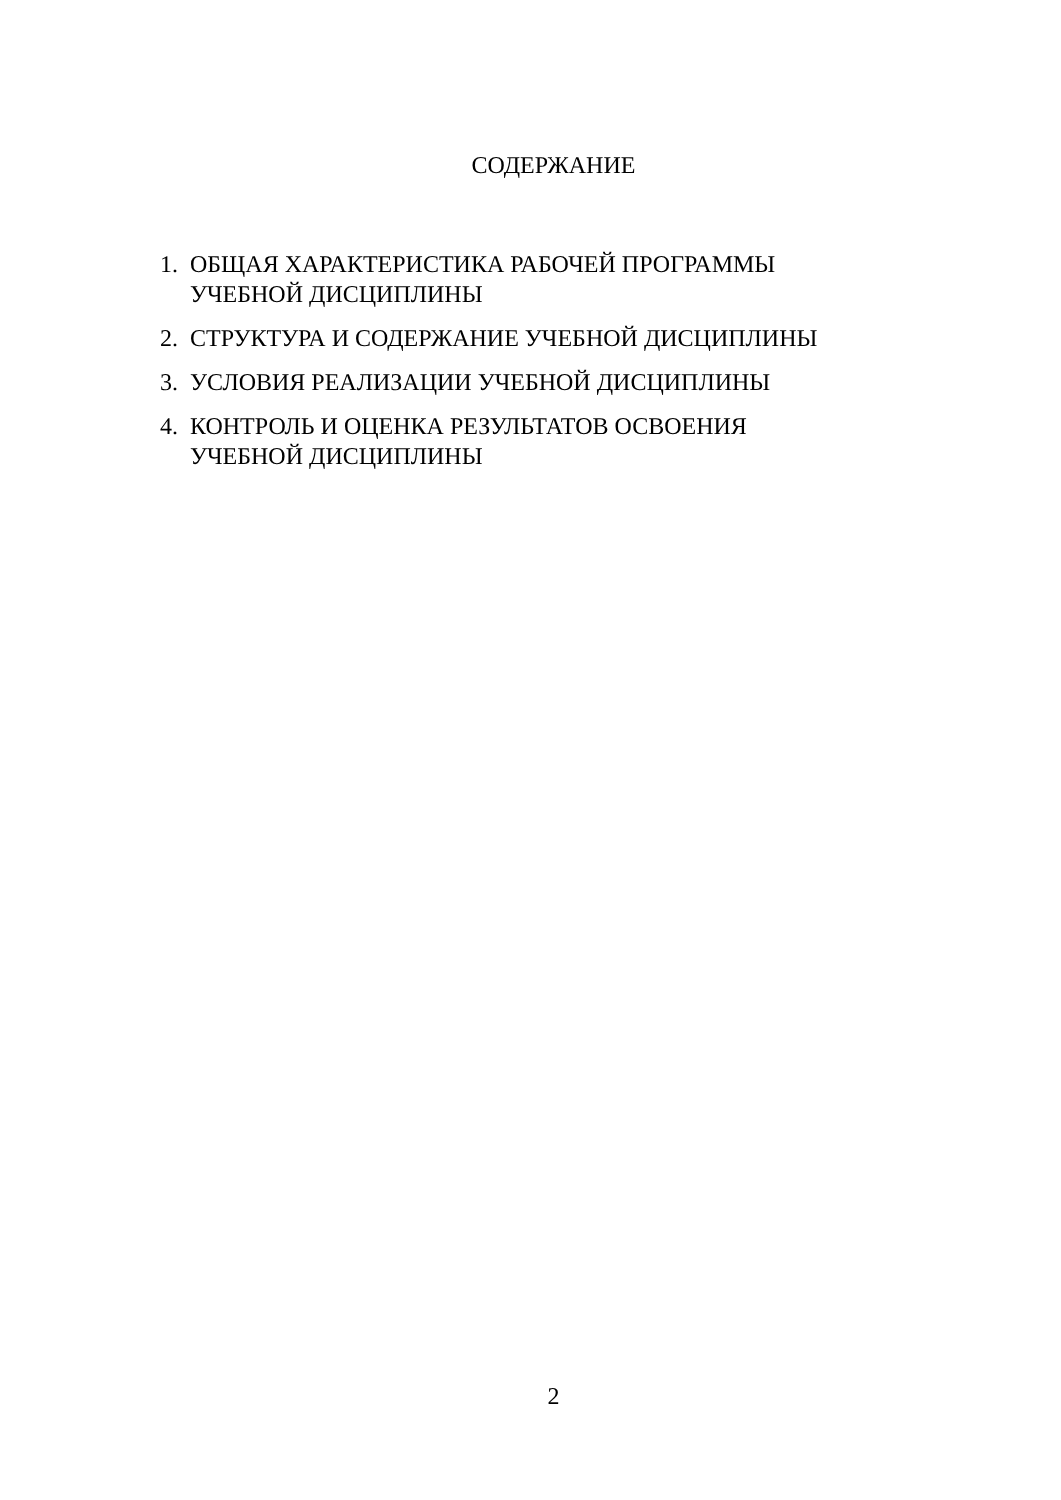СОДЕРЖАНИЕ
1. ОБЩАЯ ХАРАКТЕРИСТИКА РАБОЧЕЙ ПРОГРАММЫ
УЧЕБНОЙ ДИСЦИПЛИНЫ
2. СТРУКТУРА И СОДЕРЖАНИЕ УЧЕБНОЙ ДИСЦИПЛИНЫ
3. УСЛОВИЯ РЕАЛИЗАЦИИ УЧЕБНОЙ ДИСЦИПЛИНЫ
4. КОНТРОЛЬ И ОЦЕНКА РЕЗУЛЬТАТОВ ОСВОЕНИЯ
УЧЕБНОЙ ДИСЦИПЛИНЫ
2